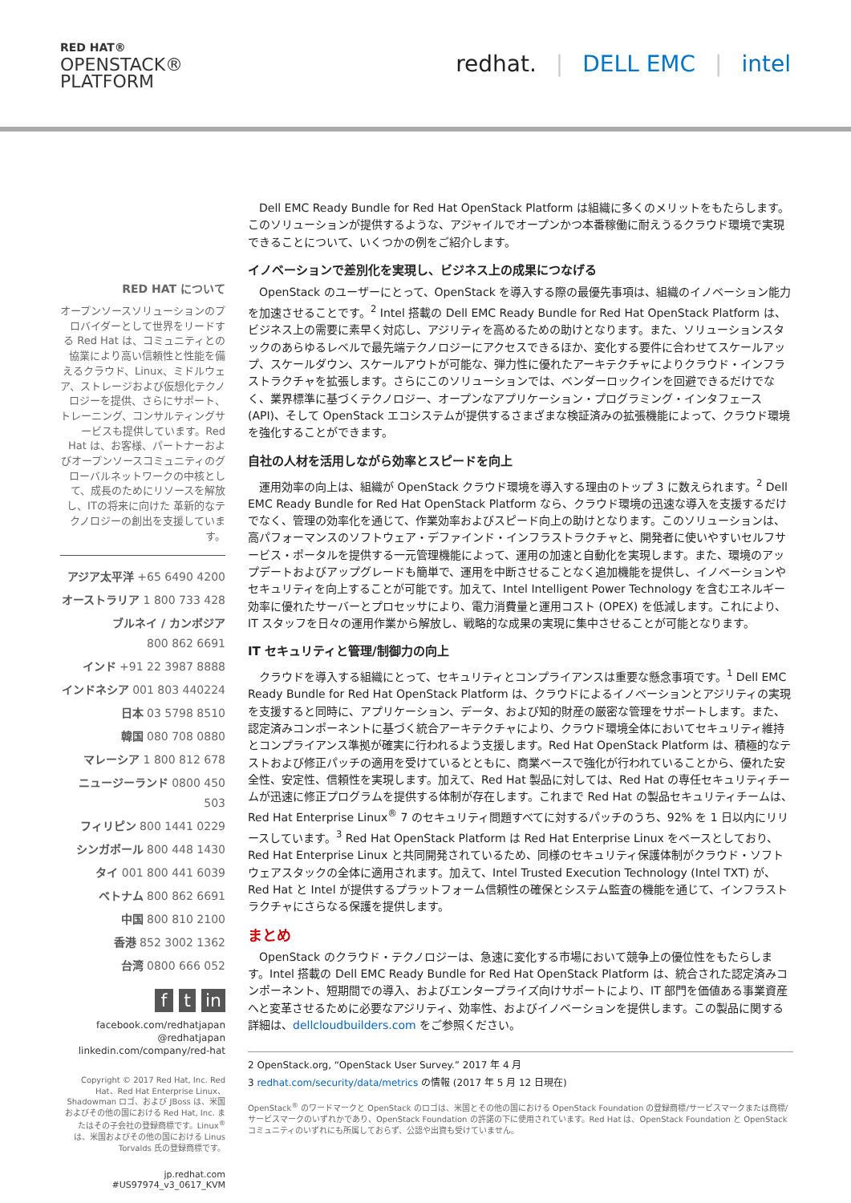RED HAT®
OPENSTACK®
PLATFORM
redhat. | DELL EMC | intel
RED HAT について
オープンソースソリューションのプロバイダーとして世界をリードする Red Hat は、コミュニティとの協業により高い信頼性と性能を備えるクラウド、Linux、ミドルウェア、ストレージおよび仮想化テクノロジーを提供、さらにサポート、トレーニング、コンサルティングサービスも提供しています。Red Hat は、お客様、パートナーおよびオープンソースコミュニティのグローバルネットワークの中核として、成長のためにリソースを解放し、ITの将来に向けた 革新的なテクノロジーの創出を支援しています。
アジア太平洋 +65 6490 4200
オーストラリア 1 800 733 428
ブルネイ / カンボジア
800 862 6691
インド +91 22 3987 8888
インドネシア 001 803 440224
日本 03 5798 8510
韓国 080 708 0880
マレーシア 1 800 812 678
ニュージーランド 0800 450 503
フィリピン 800 1441 0229
シンガポール 800 448 1430
タイ 001 800 441 6039
ベトナム 800 862 6691
中国 800 810 2100
香港 852 3002 1362
台湾 0800 666 052
f t in
facebook.com/redhatjapan
@redhatjapan
linkedin.com/company/red-hat
Copyright © 2017 Red Hat, Inc. Red Hat、Red Hat Enterprise Linux、Shadowman ロゴ、および JBoss は、米国およびその他の国における Red Hat, Inc. またはその子会社の登録商標です。Linux<sup>®</sup> は、米国およびその他の国における Linus Torvalds 氏の登録商標です。
jp.redhat.com
#US97974_v3_0617_KVM
Dell EMC Ready Bundle for Red Hat OpenStack Platform は組織に多くのメリットをもたらします。このソリューションが提供するような、アジャイルでオープンかつ本番稼働に耐えうるクラウド環境で実現できることについて、いくつかの例をご紹介します。
イノベーションで差別化を実現し、ビジネス上の成果につなげる
OpenStack のユーザーにとって、OpenStack を導入する際の最優先事項は、組織のイノベーション能力を加速させることです。<sup>2</sup> Intel 搭載の Dell EMC Ready Bundle for Red Hat OpenStack Platform は、ビジネス上の需要に素早く対応し、アジリティを高めるための助けとなります。また、ソリューションスタックのあらゆるレベルで最先端テクノロジーにアクセスできるほか、変化する要件に合わせてスケールアップ、スケールダウン、スケールアウトが可能な、弾力性に優れたアーキテクチャによりクラウド・インフラストラクチャを拡張します。さらにこのソリューションでは、ベンダーロックインを回避できるだけでなく、業界標準に基づくテクノロジー、オープンなアプリケーション・プログラミング・インタフェース (API)、そして OpenStack エコシステムが提供するさまざまな検証済みの拡張機能によって、クラウド環境を強化することができます。
自社の人材を活用しながら効率とスピードを向上
運用効率の向上は、組織が OpenStack クラウド環境を導入する理由のトップ 3 に数えられます。<sup>2</sup> Dell EMC Ready Bundle for Red Hat OpenStack Platform なら、クラウド環境の迅速な導入を支援するだけでなく、管理の効率化を通じて、作業効率およびスピード向上の助けとなります。このソリューションは、高パフォーマンスのソフトウェア・デファインド・インフラストラクチャと、開発者に使いやすいセルフサービス・ポータルを提供する一元管理機能によって、運用の加速と自動化を実現します。また、環境のアップデートおよびアップグレードも簡単で、運用を中断させることなく追加機能を提供し、イノベーションやセキュリティを向上することが可能です。加えて、Intel Intelligent Power Technology を含むエネルギー効率に優れたサーバーとプロセッサにより、電力消費量と運用コスト (OPEX) を低減します。これにより、IT スタッフを日々の運用作業から解放し、戦略的な成果の実現に集中させることが可能となります。
IT セキュリティと管理/制御力の向上
クラウドを導入する組織にとって、セキュリティとコンプライアンスは重要な懸念事項です。<sup>1</sup> Dell EMC Ready Bundle for Red Hat OpenStack Platform は、クラウドによるイノベーションとアジリティの実現を支援すると同時に、アプリケーション、データ、および知的財産の厳密な管理をサポートします。また、認定済みコンポーネントに基づく統合アーキテクチャにより、クラウド環境全体においてセキュリティ維持とコンプライアンス準拠が確実に行われるよう支援します。Red Hat OpenStack Platform は、積極的なテストおよび修正パッチの適用を受けているとともに、商業ベースで強化が行われていることから、優れた安全性、安定性、信頼性を実現します。加えて、Red Hat 製品に対しては、Red Hat の専任セキュリティチームが迅速に修正プログラムを提供する体制が存在します。これまで Red Hat の製品セキュリティチームは、Red Hat Enterprise Linux<sup>®</sup> 7 のセキュリティ問題すべてに対するパッチのうち、92% を 1 日以内にリリースしています。<sup>3</sup> Red Hat OpenStack Platform は Red Hat Enterprise Linux をベースとしており、Red Hat Enterprise Linux と共同開発されているため、同様のセキュリティ保護体制がクラウド・ソフトウェアスタックの全体に適用されます。加えて、Intel Trusted Execution Technology (Intel TXT) が、Red Hat と Intel が提供するプラットフォーム信頼性の確保とシステム監査の機能を通じて、インフラストラクチャにさらなる保護を提供します。
まとめ
OpenStack のクラウド・テクノロジーは、急速に変化する市場において競争上の優位性をもたらします。Intel 搭載の Dell EMC Ready Bundle for Red Hat OpenStack Platform は、統合された認定済みコンポーネント、短期間での導入、およびエンタープライズ向けサポートにより、IT 部門を価値ある事業資産へと変革させるために必要なアジリティ、効率性、およびイノベーションを提供します。この製品に関する詳細は、dellcloudbuilders.com をご参照ください。
2 OpenStack.org, “OpenStack User Survey.” 2017 年 4 月
3 redhat.com/security/data/metrics の情報 (2017 年 5 月 12 日現在)
OpenStack<sup>®</sup> のワードマークと OpenStack のロゴは、米国とその他の国における OpenStack Foundation の登録商標/サービスマークまたは商標/サービスマークのいずれかであり、OpenStack Foundation の許諾の下に使用されています。Red Hat は、OpenStack Foundation と OpenStack コミュニティのいずれにも所属しておらず、公認や出資も受けていません。